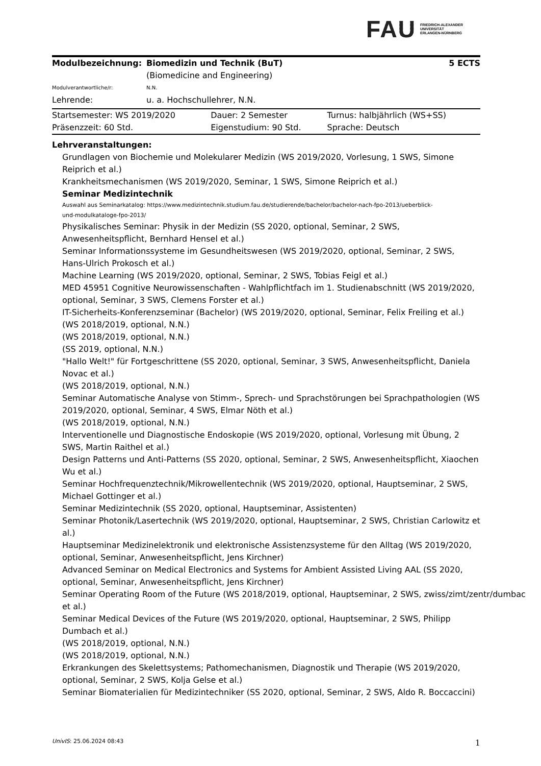FAU FRIEDRICH-ALEXANDER
UNIVERSITÄT
ERLANGEN-NÜRNBERG
| Modulbezeichnung: | Biomedizin und Technik (BuT) (Biomedicine and Engineering) | 5 ECTS |
| Modulverantwortliche/r: | N.N. | |
| Lehrende: | u. a. Hochschullehrer, N.N. | |
| Startsemester: WS 2019/2020 | Dauer: 2 Semester | Turnus: halbjährlich (WS+SS) |
| Präsenzzeit: 60 Std. | Eigenstudium: 90 Std. | Sprache: Deutsch |
Lehrveranstaltungen:
Grundlagen von Biochemie und Molekularer Medizin (WS 2019/2020, Vorlesung, 1 SWS, Simone Reiprich et al.)
Krankheitsmechanismen (WS 2019/2020, Seminar, 1 SWS, Simone Reiprich et al.)
Seminar Medizintechnik
Auswahl aus Seminarkatalog: https://www.medizintechnik.studium.fau.de/studierende/bachelor/bachelor-nach-fpo-2013/ueberblick-
und-modulkataloge-fpo-2013/
Physikalisches Seminar: Physik in der Medizin (SS 2020, optional, Seminar, 2 SWS, Anwesenheitspflicht, Bernhard Hensel et al.)
Seminar Informationssysteme im Gesundheitswesen (WS 2019/2020, optional, Seminar, 2 SWS, Hans-Ulrich Prokosch et al.)
Machine Learning (WS 2019/2020, optional, Seminar, 2 SWS, Tobias Feigl et al.)
MED 45951 Cognitive Neurowissenschaften - Wahlpflichtfach im 1. Studienabschnitt (WS 2019/2020, optional, Seminar, 3 SWS, Clemens Forster et al.)
IT-Sicherheits-Konferenzseminar (Bachelor) (WS 2019/2020, optional, Seminar, Felix Freiling et al.)
(WS 2018/2019, optional, N.N.)
(WS 2018/2019, optional, N.N.)
(SS 2019, optional, N.N.)
"Hallo Welt!" für Fortgeschrittene (SS 2020, optional, Seminar, 3 SWS, Anwesenheitspflicht, Daniela Novac et al.)
(WS 2018/2019, optional, N.N.)
Seminar Automatische Analyse von Stimm-, Sprech- und Sprachstörungen bei Sprachpathologien (WS 2019/2020, optional, Seminar, 4 SWS, Elmar Nöth et al.)
(WS 2018/2019, optional, N.N.)
Interventionelle und Diagnostische Endoskopie (WS 2019/2020, optional, Vorlesung mit Übung, 2 SWS, Martin Raithel et al.)
Design Patterns und Anti-Patterns (SS 2020, optional, Seminar, 2 SWS, Anwesenheitspflicht, Xiaochen Wu et al.)
Seminar Hochfrequenztechnik/Mikrowellentechnik (WS 2019/2020, optional, Hauptseminar, 2 SWS, Michael Gottinger et al.)
Seminar Medizintechnik (SS 2020, optional, Hauptseminar, Assistenten)
Seminar Photonik/Lasertechnik (WS 2019/2020, optional, Hauptseminar, 2 SWS, Christian Carlowitz et al.)
Hauptseminar Medizinelektronik und elektronische Assistenzsysteme für den Alltag (WS 2019/2020, optional, Seminar, Anwesenheitspflicht, Jens Kirchner)
Advanced Seminar on Medical Electronics and Systems for Ambient Assisted Living AAL (SS 2020, optional, Seminar, Anwesenheitspflicht, Jens Kirchner)
Seminar Operating Room of the Future (WS 2018/2019, optional, Hauptseminar, 2 SWS, zwiss/zimt/zentr/dumbac
et al.)
Seminar Medical Devices of the Future (WS 2019/2020, optional, Hauptseminar, 2 SWS, Philipp Dumbach et al.)
(WS 2018/2019, optional, N.N.)
(WS 2018/2019, optional, N.N.)
Erkrankungen des Skelettsystems; Pathomechanismen, Diagnostik und Therapie (WS 2019/2020, optional, Seminar, 2 SWS, Kolja Gelse et al.)
Seminar Biomaterialien für Medizintechniker (SS 2020, optional, Seminar, 2 SWS, Aldo R. Boccaccini)
UnivIS: 25.06.2024 08:43 1